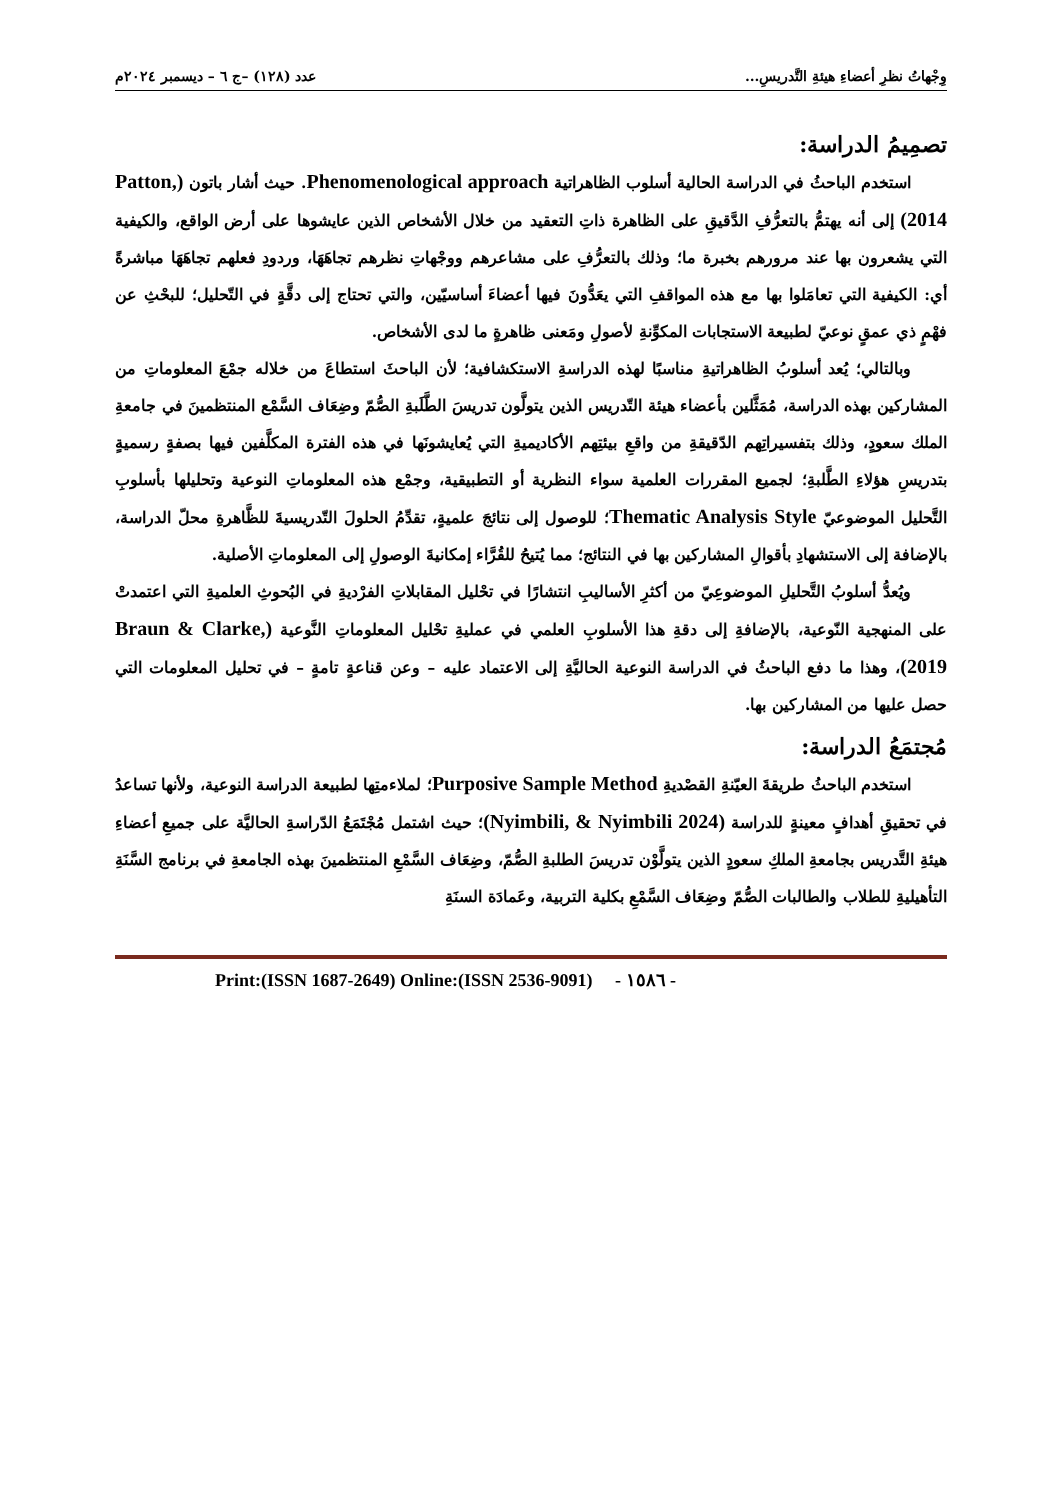وِجْهاتُ نظرِ أعضاءِ هيئةِ التَّدريسِ... عدد (١٢٨) –ج ٦ – ديسمبر ٢٠٢٤م
تصمِيمُ الدراسة:
استخدم الباحثُ في الدراسة الحالية أسلوب الظاهراتية Phenomenological approach. حيث أشار باتون (Patton, 2014) إلى أنه يهتمُّ بالتعرُّفِ الدَّقيقِ على الظاهرة ذاتِ التعقيد من خلال الأشخاص الذين عايشوها على أرض الواقع، والكيفية التي يشعرون بها عند مرورهم بخبرة ما؛ وذلك بالتعرُّفِ على مشاعرهم ووجْهاتِ نظرهم تجاهَهَا، وردودِ فعلهم تجاهَهَا مباشرةً أي: الكيفية التي تعامَلوا بها مع هذه المواقفِ التي يعَدُّونَ فيها أعضاءَ أساسيّين، والتي تحتاج إلى دقَّةٍ في التّحليل؛ للبحْثِ عن فهْمٍ ذي عمقٍ نوعيّ لطبيعة الاستجابات المكوِّنةِ لأصولِ ومَعنى ظاهرةٍ ما لدى الأشخاص.
وبالتالي؛ يُعد أسلوبُ الظاهراتيةِ مناسبًا لهذه الدراسةِ الاستكشافية؛ لأن الباحثَ استطاعَ من خلاله جمْعَ المعلوماتِ من المشاركين بهذه الدراسة، مُمَثَّلين بأعضاء هيئة التّدريس الذين يتولَّون تدريسَ الطَّلَبةِ الصُّمّ وضِعَاف السَّمْع المنتظمينَ في جامعةِ الملك سعودٍ، وذلك بتفسيراتِهم الدّقيقةِ من واقعِ بيئتِهم الأكاديميةِ التي يُعايشونَها في هذه الفترة المكلَّفين فيها بصفةٍ رسميةٍ بتدريسِ هؤلاءِ الطَّلبةِ؛ لجميع المقررات العلمية سواء النظرية أو التطبيقية، وجمْع هذه المعلوماتِ النوعية وتحليلها بأسلوبِ التَّحليل الموضوعيّ Thematic Analysis Style؛ للوصول إلى نتائجَ علميةٍ، تقدِّمُ الحلولَ التّدريسيةَ للظَّاهرةِ محلّ الدراسة، بالإضافة إلى الاستشهادِ بأقوالِ المشاركين بها في النتائج؛ مما يُتيحُ للقُرَّاء إمكانيةَ الوصولِ إلى المعلوماتِ الأصلية.
ويُعدُّ أسلوبُ التَّحليلِ الموضوعِيّ من أكثرِ الأساليبِ انتشارًا في تحْليل المقابلاتِ الفرْديةِ في البُحوثِ العلميةِ التي اعتمدتْ على المنهجية النّوعية، بالإضافةِ إلى دقةِ هذا الأسلوبِ العلمي في عمليةِ تحْليل المعلوماتِ النَّوعية (Braun & Clarke, 2019)، وهذا ما دفع الباحثُ في الدراسة النوعية الحاليَّةِ إلى الاعتماد عليه – وعن قناعةٍ تامةٍ – في تحليل المعلومات التي حصل عليها من المشاركين بها.
مُجتمَعُ الدراسة:
استخدم الباحثُ طريقةَ العيّنةِ القصْديةِ Purposive Sample Method؛ لملاءمتِها لطبيعة الدراسة النوعية، ولأنها تساعدُ في تحقيقِ أهدافٍ معينةٍ للدراسة (Nyimbili, & Nyimbili 2024)؛ حيث اشتمل مُجْتَمَعُ الدّراسةِ الحاليَّة على جميعِ أعضاءِ هيئةِ التَّدريس بجامعةِ الملكِ سعودٍ الذين يتولَّوْن تدريسَ الطلبةِ الصُّمّ، وضِعَاف السَّمْعِ المنتظمينَ بهذه الجامعةِ في برنامج السَّنَةِ التأهيليةِ للطلاب والطالبات الصُّمّ وضِعَاف السَّمْعِ بكلية التربية، وعَمادَة السنَةِ
Print:(ISSN 1687-2649) Online:(ISSN 2536-9091) - ١٥٨٦ -